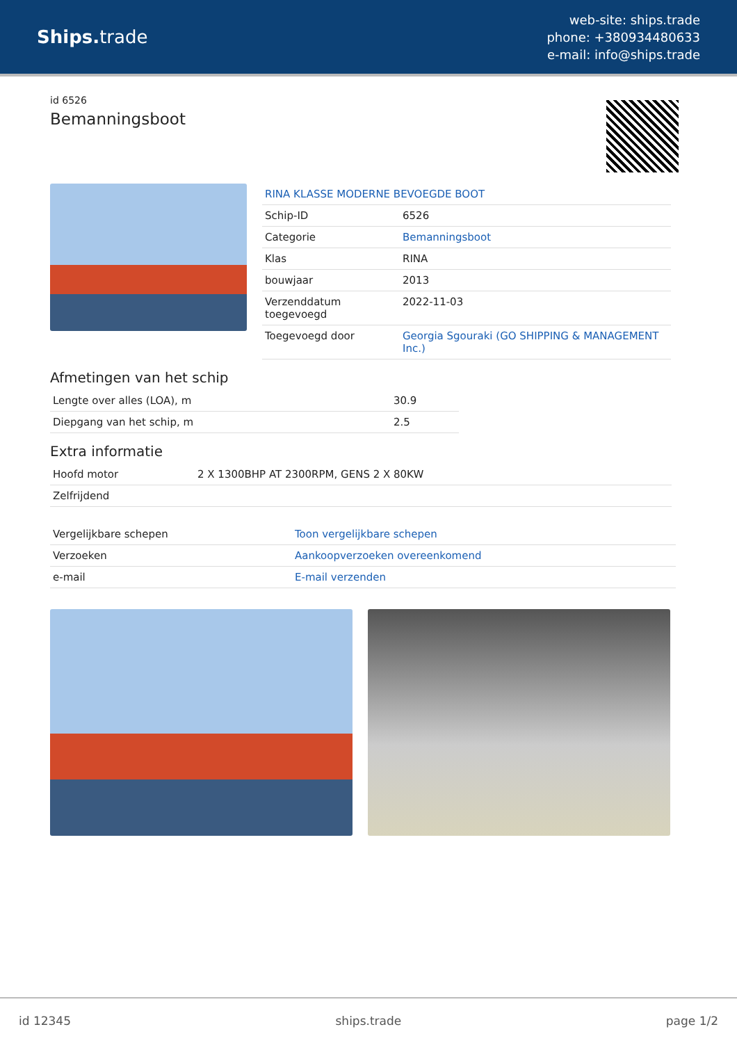Ships. trade
web-site: ships.trade
phone: +380934480633
e-mail: info@ships.trade
id 6526
Bemanningsboot
| RINA KLASSE MODERNE BEVOEGDE BOOT | |
| Schip-ID | 6526 |
| Categorie | Bemanningsboot |
| Klas | RINA |
| bouwjaar | 2013 |
| Verzenddatum toegevoegd | 2022-11-03 |
| Toegevoegd door | Georgia Sgouraki (GO SHIPPING & MANAGEMENT Inc.) |
Afmetingen van het schip
| Lengte over alles (LOA), m | 30.9 |
| Diepgang van het schip, m | 2.5 |
Extra informatie
| Hoofd motor | 2 X 1300BHP AT 2300RPM, GENS 2 X 80KW |
| Zelfrijdend | |
| Vergelijkbare schepen | Toon vergelijkbare schepen |
| Verzoeken | Aankoopverzoeken overeenkomend |
| e-mail | E-mail verzenden |
id 12345 ships.trade page 1/2